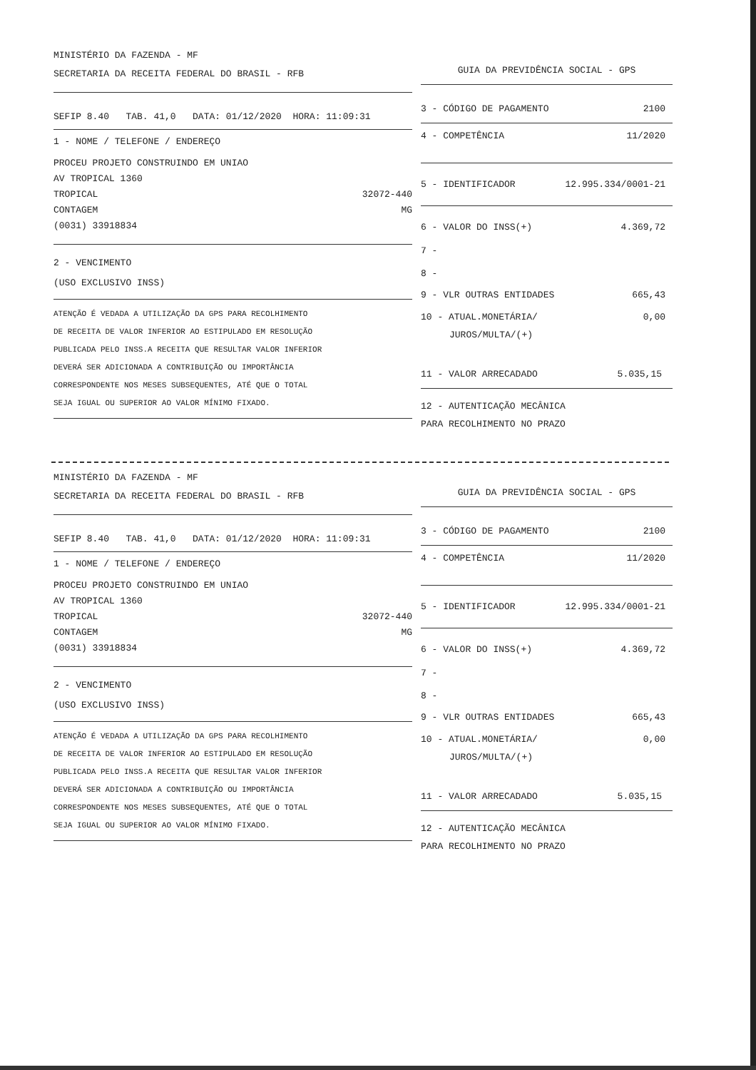MINISTÉRIO DA FAZENDA - MF
SECRETARIA DA RECEITA FEDERAL DO BRASIL - RFB
SEFIP 8.40 TAB. 41,0 DATA: 01/12/2020 HORA: 11:09:31
1 - NOME / TELEFONE / ENDEREÇO
PROCEU PROJETO CONSTRUINDO EM UNIAO
AV TROPICAL 1360
TROPICAL 32072-440
CONTAGEM MG
(0031) 33918834
2 - VENCIMENTO
(USO EXCLUSIVO INSS)
ATENÇÃO É VEDADA A UTILIZAÇÃO DA GPS PARA RECOLHIMENTO
DE RECEITA DE VALOR INFERIOR AO ESTIPULADO EM RESOLUÇÃO
PUBLICADA PELO INSS.A RECEITA QUE RESULTAR VALOR INFERIOR
DEVERÁ SER ADICIONADA A CONTRIBUIÇÃO OU IMPORTÂNCIA
CORRESPONDENTE NOS MESES SUBSEQUENTES, ATÉ QUE O TOTAL
SEJA IGUAL OU SUPERIOR AO VALOR MÍNIMO FIXADO.
GUIA DA PREVIDÊNCIA SOCIAL - GPS
3 - CÓDIGO DE PAGAMENTO 2100
4 - COMPETÊNCIA 11/2020
5 - IDENTIFICADOR 12.995.334/0001-21
6 - VALOR DO INSS(+) 4.369,72
7 -
8 -
9 - VLR OUTRAS ENTIDADES 665,43
10 - ATUAL.MONETÁRIA/ 0,00
JUROS/MULTA/(+)
11 - VALOR ARRECADADO 5.035,15
12 - AUTENTICAÇÃO MECÂNICA
PARA RECOLHIMENTO NO PRAZO
MINISTÉRIO DA FAZENDA - MF
SECRETARIA DA RECEITA FEDERAL DO BRASIL - RFB
SEFIP 8.40 TAB. 41,0 DATA: 01/12/2020 HORA: 11:09:31
1 - NOME / TELEFONE / ENDEREÇO
PROCEU PROJETO CONSTRUINDO EM UNIAO
AV TROPICAL 1360
TROPICAL 32072-440
CONTAGEM MG
(0031) 33918834
2 - VENCIMENTO
(USO EXCLUSIVO INSS)
ATENÇÃO É VEDADA A UTILIZAÇÃO DA GPS PARA RECOLHIMENTO
DE RECEITA DE VALOR INFERIOR AO ESTIPULADO EM RESOLUÇÃO
PUBLICADA PELO INSS.A RECEITA QUE RESULTAR VALOR INFERIOR
DEVERÁ SER ADICIONADA A CONTRIBUIÇÃO OU IMPORTÂNCIA
CORRESPONDENTE NOS MESES SUBSEQUENTES, ATÉ QUE O TOTAL
SEJA IGUAL OU SUPERIOR AO VALOR MÍNIMO FIXADO.
GUIA DA PREVIDÊNCIA SOCIAL - GPS
3 - CÓDIGO DE PAGAMENTO 2100
4 - COMPETÊNCIA 11/2020
5 - IDENTIFICADOR 12.995.334/0001-21
6 - VALOR DO INSS(+) 4.369,72
7 -
8 -
9 - VLR OUTRAS ENTIDADES 665,43
10 - ATUAL.MONETÁRIA/ 0,00
JUROS/MULTA/(+)
11 - VALOR ARRECADADO 5.035,15
12 - AUTENTICAÇÃO MECÂNICA
PARA RECOLHIMENTO NO PRAZO